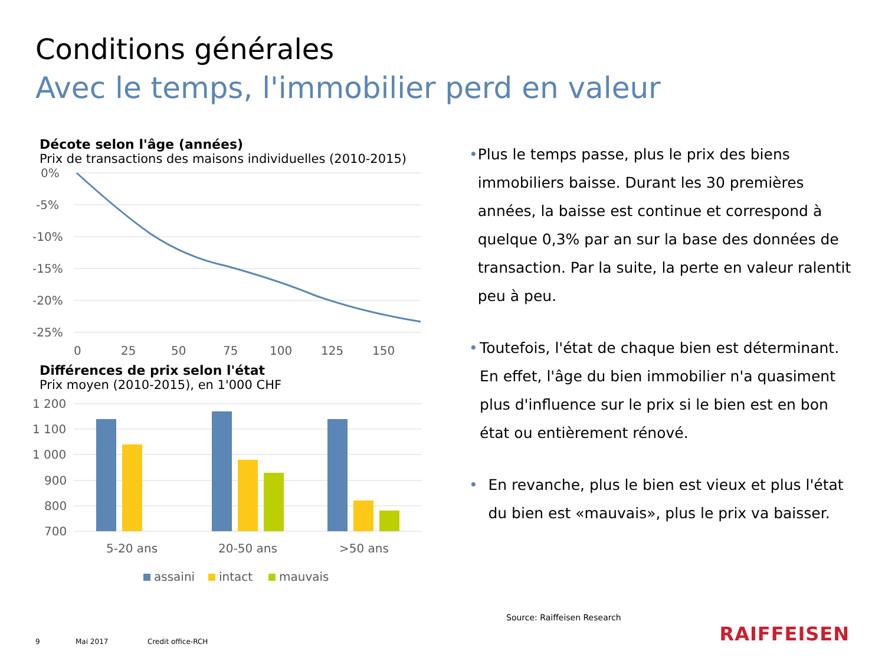Conditions générales
Avec le temps, l'immobilier perd en valeur
Décote selon l'âge (années)
Prix de transactions des maisons individuelles (2010-2015)
0%
-5%
-10%
-15%
-20%
-25%
0
25
50
75
100
125
150
Différences de prix selon l'état
Prix moyen (2010-2015), en 1'000 CHF
1 200
1 100
1 000
900
800
700
5-20 ans
20-50 ans
>50 ans
assaini
intact
mauvais
• Plus le temps passe, plus le prix des biens immobiliers baisse. Durant les 30 premières années, la baisse est continue et correspond à quelque 0,3% par an sur la base des données de transaction. Par la suite, la perte en valeur ralentit peu à peu.
• Toutefois, l'état de chaque bien est déterminant. En effet, l'âge du bien immobilier n'a quasiment plus d'influence sur le prix si le bien est en bon état ou entièrement rénové.
• En revanche, plus le bien est vieux et plus l'état du bien est «mauvais», plus le prix va baisser.
Source: Raiffeisen Research
9 Mai 2017 Credit office-RCH RAIFFEISEN